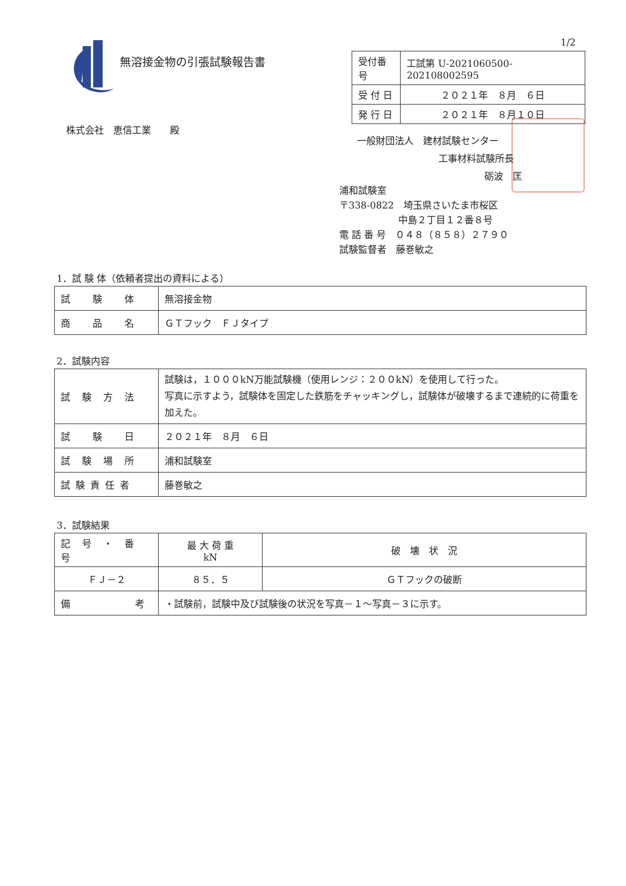1/2
無溶接金物の引張試験報告書
| 受付番号 | 工試第 U-2021060500-202108002595 |
| 受 付 日 | ２０２１年 ８月 ６日 |
| 発 行 日 | ２０２１年 ８月１０日 |
株式会社　恵信工業　　殿
一般財団法人　建材試験センター
工事材料試験所長
砺波　匡
浦和試験室
〒338-0822　埼玉県さいたま市桜区
中島２丁目１２番８号
電 話 番 号　０４８（８５８）２７９０
試験監督者　藤巻敏之
1．試 験 体（依頼者提出の資料による）
| 試 験 体 | 無溶接金物 |
| 商 品 名 | ＧＴフック ＦＪタイプ |
2．試験内容
| 試 験 方 法 | 試験は，１０００kN万能試験機（使用レンジ：２００kN）を使用して行った。 写真に示すよう，試験体を固定した鉄筋をチャッキングし，試験体が破壊するまで連続的に荷重を加えた。 |
| 試 験 日 | ２０２１年 ８月 ６日 |
| 試 験 場 所 | 浦和試験室 |
| 試 験 責 任 者 | 藤巻敏之 |
3．試験結果
| 記 号 ・ 番 号 | 最 大 荷 重 kN | 破 壊 状 況 |
| --- | --- | --- |
| ＦＪ－２ | ８５．５ | ＧＴフックの破断 |
| 備 考 | ・試験前，試験中及び試験後の状況を写真－１～写真－３に示す。 | |